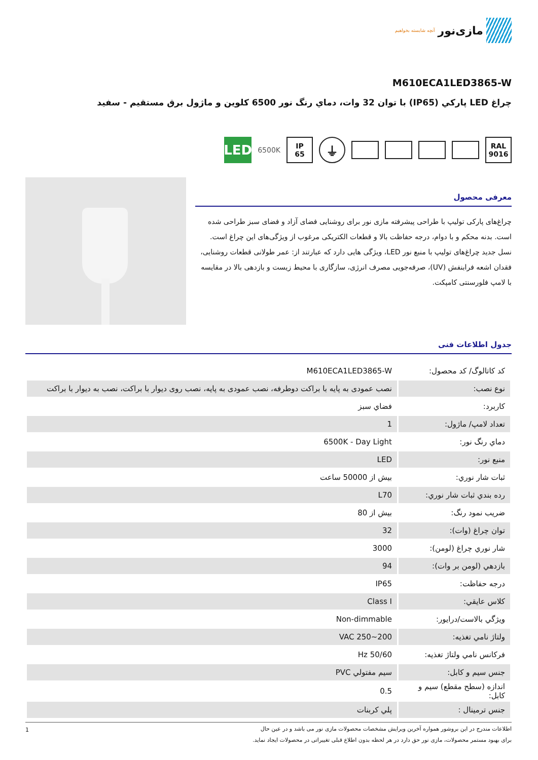مازی‌نور
آنچه شایسته بخواهیم
M610ECA1LED3865-W
چراغ LED پاركي (IP65) با توان 32 وات، دماي رنگ نور 6500 كلوين و ماژول برق مستقيم - سفيد
RAL
9016
⏚
IP
65
6500K
LED
معرفی محصول
چراغ‌های پارکی تولیپ با طراحی پیشرفته مازی نور برای روشنایی فضای آزاد و فضای سبز طراحی شده است. بدنه محکم و با دوام، درجه حفاظت بالا و قطعات الکتریکی مرغوب از ویژگی‌های این چراغ است. نسل جدید چراغ‌های تولیپ با منبع نور LED، ویژگی هایی دارد که عبارتند از: عمر طولانی قطعات روشنایی، فقدان اشعه فرابنفش (UV)، صرفه‌جویی مصرف انرژی، سازگاری با محیط زیست و بازدهی بالا در مقایسه با لامپ فلورسنتی کامپکت.
جدول اطلاعات فنی
| کد کاتالوگ/ کد محصول: | M610ECA1LED3865-W |
| نوع نصب: | نصب عمودی به پایه با براکت دوطرفه، نصب عمودی به پایه، نصب روی دیوار با براکت، نصب به دیوار با براکت |
| كاربرد: | فضاي سبز |
| تعداد لامپ/ ماژول: | 1 |
| دماي رنگ نور: | 6500K - Day Light |
| منبع نور: | LED |
| ثبات شار نوري: | بيش از 50000 ساعت |
| رده بندي ثبات شار نوري: | L70 |
| ضريب نمود رنگ: | بيش از 80 |
| توان چراغ (وات): | 32 |
| شار نوري چراغ (لومن): | 3000 |
| بازدهي (لومن بر وات): | 94 |
| درجه حفاظت: | IP65 |
| كلاس عايقي: | Class I |
| ويژگي بالاست/درايور: | Non-dimmable |
| ولتاژ نامي تغذيه: | VAC 250~200 |
| فركانس نامي ولتاژ تغذيه: | Hz 50/60 |
| جنس سيم و كابل: | سيم مفتولي PVC |
| اندازه (سطح مقطع) سيم و كابل: | 0.5 |
| جنس ترمينال : | پلي كربنات |
اطلاعات مندرج در این بروشور همواره آخرین ویرایش مشخصات محصولات مازی نور می باشد و در عین حال
برای بهبود مستمر محصولات، مازی نور حق دارد در هر لحظه بدون اطلاع قبلی تغییراتی در محصولات ایجاد نماید.
1